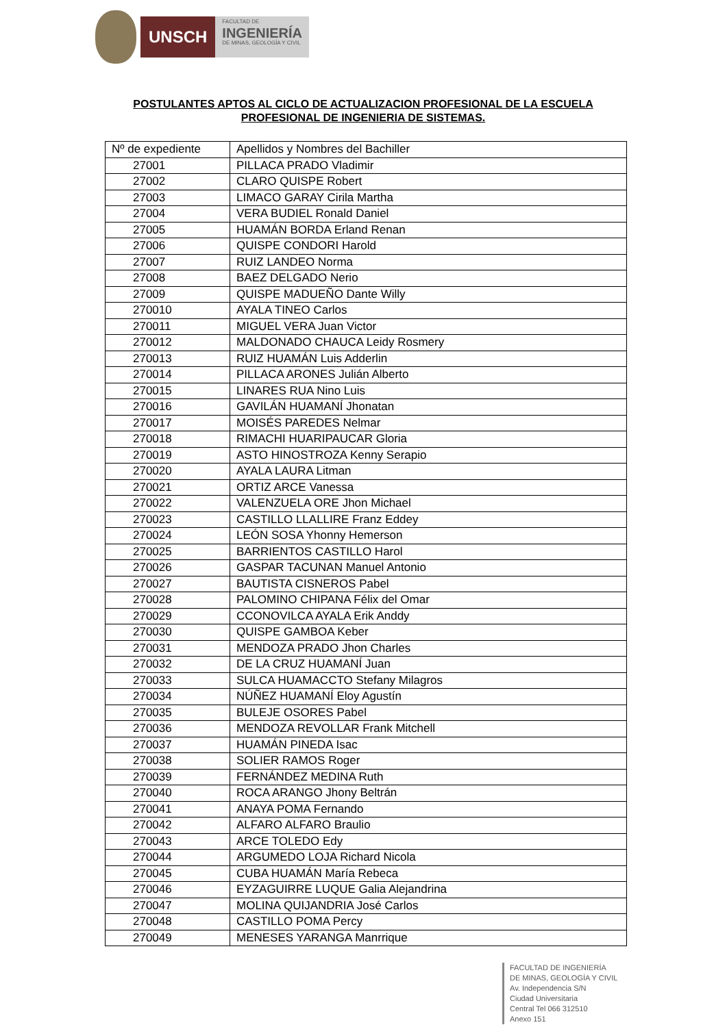UNSCH
FACULTAD DE
INGENIERÍA
DE MINAS, GEOLOGÍA Y CIVIL
POSTULANTES APTOS AL CICLO DE ACTUALIZACION PROFESIONAL DE LA ESCUELA PROFESIONAL DE INGENIERIA DE SISTEMAS.
| Nº de expediente | Apellidos y Nombres del Bachiller |
| --- | --- |
| 27001 | PILLACA PRADO Vladimir |
| 27002 | CLARO QUISPE Robert |
| 27003 | LIMACO GARAY Cirila Martha |
| 27004 | VERA BUDIEL Ronald Daniel |
| 27005 | HUAMÁN BORDA Erland Renan |
| 27006 | QUISPE CONDORI Harold |
| 27007 | RUIZ LANDEO Norma |
| 27008 | BAEZ DELGADO Nerio |
| 27009 | QUISPE MADUEÑO Dante Willy |
| 270010 | AYALA TINEO Carlos |
| 270011 | MIGUEL VERA Juan Victor |
| 270012 | MALDONADO CHAUCA Leidy Rosmery |
| 270013 | RUIZ HUAMÁN Luis Adderlin |
| 270014 | PILLACA ARONES Julián Alberto |
| 270015 | LINARES RUA Nino Luis |
| 270016 | GAVILÁN HUAMANÍ Jhonatan |
| 270017 | MOISÉS PAREDES Nelmar |
| 270018 | RIMACHI HUARIPAUCAR Gloria |
| 270019 | ASTO HINOSTROZA Kenny Serapio |
| 270020 | AYALA LAURA Litman |
| 270021 | ORTIZ ARCE Vanessa |
| 270022 | VALENZUELA ORE Jhon Michael |
| 270023 | CASTILLO LLALLIRE Franz Eddey |
| 270024 | LEÓN SOSA Yhonny Hemerson |
| 270025 | BARRIENTOS CASTILLO Harol |
| 270026 | GASPAR TACUNAN Manuel Antonio |
| 270027 | BAUTISTA CISNEROS Pabel |
| 270028 | PALOMINO CHIPANA Félix del Omar |
| 270029 | CCONOVILCA AYALA Erik Anddy |
| 270030 | QUISPE GAMBOA Keber |
| 270031 | MENDOZA PRADO Jhon Charles |
| 270032 | DE LA CRUZ HUAMANÍ Juan |
| 270033 | SULCA HUAMACCTO Stefany Milagros |
| 270034 | NÚÑEZ HUAMANÍ Eloy Agustín |
| 270035 | BULEJE OSORES Pabel |
| 270036 | MENDOZA REVOLLAR Frank Mitchell |
| 270037 | HUAMÁN PINEDA Isac |
| 270038 | SOLIER RAMOS Roger |
| 270039 | FERNÁNDEZ MEDINA Ruth |
| 270040 | ROCA ARANGO Jhony Beltrán |
| 270041 | ANAYA POMA Fernando |
| 270042 | ALFARO ALFARO Braulio |
| 270043 | ARCE TOLEDO Edy |
| 270044 | ARGUMEDO LOJA Richard Nicola |
| 270045 | CUBA HUAMÁN María Rebeca |
| 270046 | EYZAGUIRRE LUQUE Galia Alejandrina |
| 270047 | MOLINA QUIJANDRIA José Carlos |
| 270048 | CASTILLO POMA Percy |
| 270049 | MENESES YARANGA Manrrique |
FACULTAD DE INGENIERÍA
DE MINAS, GEOLOGÍA Y CIVIL
Av. Independencia S/N
Ciudad Universitaria
Central Tel 066 312510
Anexo 151